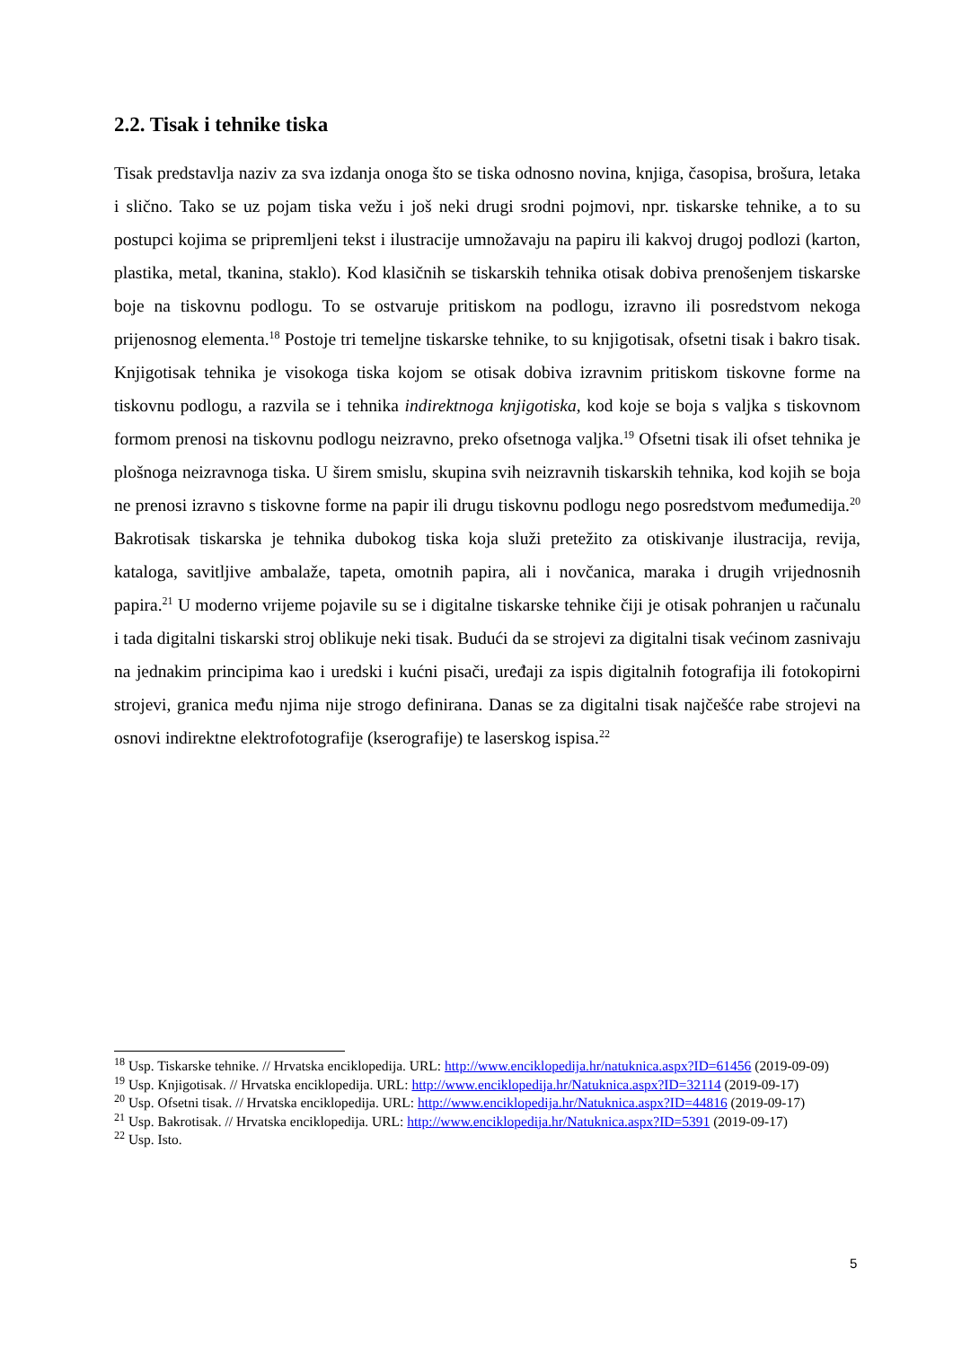2.2. Tisak i tehnike tiska
Tisak predstavlja naziv za sva izdanja onoga što se tiska odnosno novina, knjiga, časopisa, brošura, letaka i slično. Tako se uz pojam tiska vežu i još neki drugi srodni pojmovi, npr. tiskarske tehnike, a to su postupci kojima se pripremljeni tekst i ilustracije umnožavaju na papiru ili kakvoj drugoj podlozi (karton, plastika, metal, tkanina, staklo). Kod klasičnih se tiskarskih tehnika otisak dobiva prenošenjem tiskarske boje na tiskovnu podlogu. To se ostvaruje pritiskom na podlogu, izravno ili posredstvom nekoga prijenosnog elementa.<sup>18</sup> Postoje tri temeljne tiskarske tehnike, to su knjigotisak, ofsetni tisak i bakro tisak. Knjigotisak tehnika je visokoga tiska kojom se otisak dobiva izravnim pritiskom tiskovne forme na tiskovnu podlogu, a razvila se i tehnika indirektnoga knjigotiska, kod koje se boja s valjka s tiskovnom formom prenosi na tiskovnu podlogu neizravno, preko ofsetnoga valjka.<sup>19</sup> Ofsetni tisak ili ofset tehnika je plošnoga neizravnoga tiska. U širem smislu, skupina svih neizravnih tiskarskih tehnika, kod kojih se boja ne prenosi izravno s tiskovne forme na papir ili drugu tiskovnu podlogu nego posredstvom međumedija.<sup>20</sup> Bakrotisak tiskarska je tehnika dubokog tiska koja služi pretežito za otiskivanje ilustracija, revija, kataloga, savitljive ambalaže, tapeta, omotnih papira, ali i novčanica, maraka i drugih vrijednosnih papira.<sup>21</sup> U moderno vrijeme pojavile su se i digitalne tiskarske tehnike čiji je otisak pohranjen u računalu i tada digitalni tiskarski stroj oblikuje neki tisak. Budući da se strojevi za digitalni tisak većinom zasnivaju na jednakim principima kao i uredski i kućni pisači, uređaji za ispis digitalnih fotografija ili fotokopirni strojevi, granica među njima nije strogo definirana. Danas se za digitalni tisak najčešće rabe strojevi na osnovi indirektne elektrofotografije (kserografije) te laserskog ispisa.<sup>22</sup>
<sup>18</sup> Usp. Tiskarske tehnike. // Hrvatska enciklopedija. URL: http://www.enciklopedija.hr/natuknica.aspx?ID=61456 (2019-09-09)
<sup>19</sup> Usp. Knjigotisak. // Hrvatska enciklopedija. URL: http://www.enciklopedija.hr/Natuknica.aspx?ID=32114 (2019-09-17)
<sup>20</sup> Usp. Ofsetni tisak. // Hrvatska enciklopedija. URL: http://www.enciklopedija.hr/Natuknica.aspx?ID=44816 (2019-09-17)
<sup>21</sup> Usp. Bakrotisak. // Hrvatska enciklopedija. URL: http://www.enciklopedija.hr/Natuknica.aspx?ID=5391 (2019-09-17)
<sup>22</sup> Usp. Isto.
5